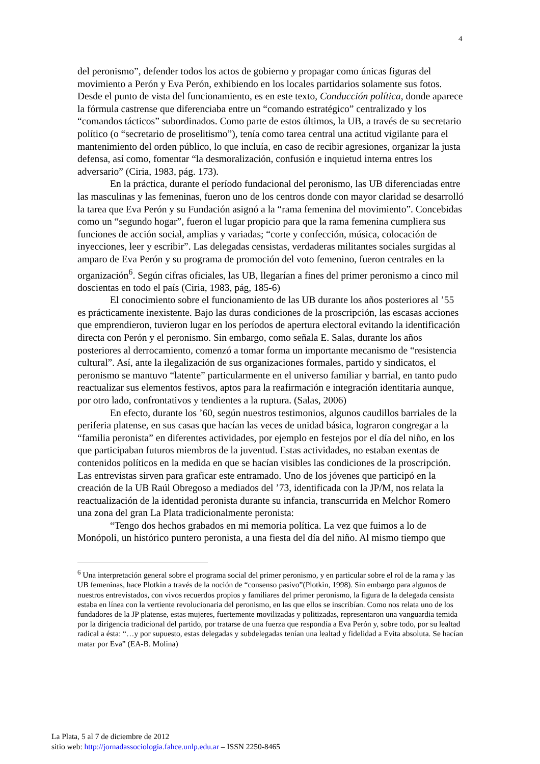4
del peronismo”, defender todos los actos de gobierno y propagar como únicas figuras del movimiento a Perón y Eva Perón, exhibiendo en los locales partidarios solamente sus fotos. Desde el punto de vista del funcionamiento, es en este texto, Conducción política, donde aparece la fórmula castrense que diferenciaba entre un “comando estratégico” centralizado y los “comandos tácticos” subordinados. Como parte de estos últimos, la UB, a través de su secretario político (o “secretario de proselitismo”), tenía como tarea central una actitud vigilante para el mantenimiento del orden público, lo que incluía, en caso de recibir agresiones, organizar la justa defensa, así como, fomentar “la desmoralización, confusión e inquietud interna entres los adversario” (Ciria, 1983, pág. 173).
En la práctica, durante el período fundacional del peronismo, las UB diferenciadas entre las masculinas y las femeninas, fueron uno de los centros donde con mayor claridad se desarrolló la tarea que Eva Perón y su Fundación asignó a la “rama femenina del movimiento”. Concebidas como un “segundo hogar”, fueron el lugar propicio para que la rama femenina cumpliera sus funciones de acción social, amplias y variadas; “corte y confección, música, colocación de inyecciones, leer y escribir”. Las delegadas censistas, verdaderas militantes sociales surgidas al amparo de Eva Perón y su programa de promoción del voto femenino, fueron centrales en la organización<sup>6</sup>. Según cifras oficiales, las UB, llegarían a fines del primer peronismo a cinco mil doscientas en todo el país (Ciria, 1983, pág, 185-6)
El conocimiento sobre el funcionamiento de las UB durante los años posteriores al ’55 es prácticamente inexistente. Bajo las duras condiciones de la proscripción, las escasas acciones que emprendieron, tuvieron lugar en los períodos de apertura electoral evitando la identificación directa con Perón y el peronismo. Sin embargo, como señala E. Salas, durante los años posteriores al derrocamiento, comenzó a tomar forma un importante mecanismo de “resistencia cultural”. Así, ante la ilegalización de sus organizaciones formales, partido y sindicatos, el peronismo se mantuvo “latente” particularmente en el universo familiar y barrial, en tanto pudo reactualizar sus elementos festivos, aptos para la reafirmación e integración identitaria aunque, por otro lado, confrontativos y tendientes a la ruptura. (Salas, 2006)
En efecto, durante los ’60, según nuestros testimonios, algunos caudillos barriales de la periferia platense, en sus casas que hacían las veces de unidad básica, lograron congregar a la “familia peronista” en diferentes actividades, por ejemplo en festejos por el día del niño, en los que participaban futuros miembros de la juventud. Estas actividades, no estaban exentas de contenidos políticos en la medida en que se hacían visibles las condiciones de la proscripción. Las entrevistas sirven para graficar este entramado. Uno de los jóvenes que participó en la creación de la UB Raúl Obregoso a mediados del ’73, identificada con la JP/M, nos relata la reactualización de la identidad peronista durante su infancia, transcurrida en Melchor Romero una zona del gran La Plata tradicionalmente peronista:
“Tengo dos hechos grabados en mi memoria política. La vez que fuimos a lo de Monópoli, un histórico puntero peronista, a una fiesta del día del niño. Al mismo tiempo que
<sup>6</sup> Una interpretación general sobre el programa social del primer peronismo, y en particular sobre el rol de la rama y las UB femeninas, hace Plotkin a través de la noción de “consenso pasivo”(Plotkin, 1998). Sin embargo para algunos de nuestros entrevistados, con vivos recuerdos propios y familiares del primer peronismo, la figura de la delegada censista estaba en línea con la vertiente revolucionaria del peronismo, en las que ellos se inscribían. Como nos relata uno de los fundadores de la JP platense, estas mujeres, fuertemente movilizadas y politizadas, representaron una vanguardia temida por la dirigencia tradicional del partido, por tratarse de una fuerza que respondía a Eva Perón y, sobre todo, por su lealtad radical a ésta: “…y por supuesto, estas delegadas y subdelegadas tenían una lealtad y fidelidad a Evita absoluta. Se hacían matar por Eva” (EA-B. Molina)
La Plata, 5 al 7 de diciembre de 2012
sitio web: http://jornadassociologia.fahce.unlp.edu.ar – ISSN 2250-8465